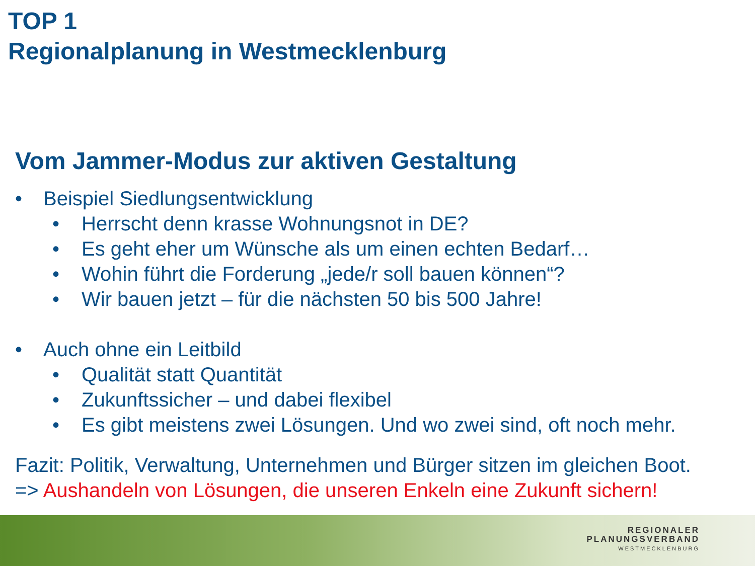TOP 1
Regionalplanung in Westmecklenburg
Vom Jammer-Modus zur aktiven Gestaltung
• Beispiel Siedlungsentwicklung
• Herrscht denn krasse Wohnungsnot in DE?
• Es geht eher um Wünsche als um einen echten Bedarf…
• Wohin führt die Forderung „jede/r soll bauen können“?
• Wir bauen jetzt – für die nächsten 50 bis 500 Jahre!
• Auch ohne ein Leitbild
• Qualität statt Quantität
• Zukunftssicher – und dabei flexibel
• Es gibt meistens zwei Lösungen. Und wo zwei sind, oft noch mehr.
Fazit: Politik, Verwaltung, Unternehmen und Bürger sitzen im gleichen Boot.
=> Aushandeln von Lösungen, die unseren Enkeln eine Zukunft sichern!
REGIONALER
PLANUNGSVERBAND
WESTMECKLENBURG